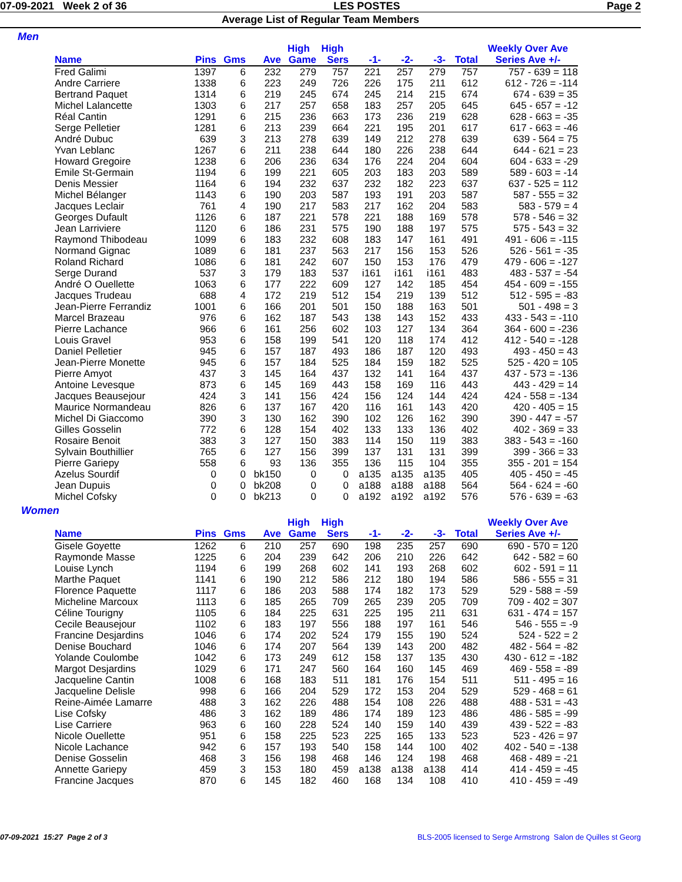07-09-2021 Week 2 of 36 LES POSTES Page 2
Average List of Regular Team Members
Men
| | | | | High | High | | | | | Weekly Over Ave |
| --- | --- | --- | --- | --- | --- | --- | --- | --- | --- | --- |
| Name | Pins | Gms | Ave | Game | Sers | -1- | -2- | -3- | Total | Series Ave +/- |
| Fred Galimi | 1397 | 6 | 232 | 279 | 757 | 221 | 257 | 279 | 757 | 757 - 639 = 118 |
| Andre Carriere | 1338 | 6 | 223 | 249 | 726 | 226 | 175 | 211 | 612 | 612 - 726 = -114 |
| Bertrand Paquet | 1314 | 6 | 219 | 245 | 674 | 245 | 214 | 215 | 674 | 674 - 639 = 35 |
| Michel Lalancette | 1303 | 6 | 217 | 257 | 658 | 183 | 257 | 205 | 645 | 645 - 657 = -12 |
| Réal Cantin | 1291 | 6 | 215 | 236 | 663 | 173 | 236 | 219 | 628 | 628 - 663 = -35 |
| Serge Pelletier | 1281 | 6 | 213 | 239 | 664 | 221 | 195 | 201 | 617 | 617 - 663 = -46 |
| André Dubuc | 639 | 3 | 213 | 278 | 639 | 149 | 212 | 278 | 639 | 639 - 564 = 75 |
| Yvan Leblanc | 1267 | 6 | 211 | 238 | 644 | 180 | 226 | 238 | 644 | 644 - 621 = 23 |
| Howard Gregoire | 1238 | 6 | 206 | 236 | 634 | 176 | 224 | 204 | 604 | 604 - 633 = -29 |
| Emile St-Germain | 1194 | 6 | 199 | 221 | 605 | 203 | 183 | 203 | 589 | 589 - 603 = -14 |
| Denis Messier | 1164 | 6 | 194 | 232 | 637 | 232 | 182 | 223 | 637 | 637 - 525 = 112 |
| Michel Bélanger | 1143 | 6 | 190 | 203 | 587 | 193 | 191 | 203 | 587 | 587 - 555 = 32 |
| Jacques Leclair | 761 | 4 | 190 | 217 | 583 | 217 | 162 | 204 | 583 | 583 - 579 = 4 |
| Georges Dufault | 1126 | 6 | 187 | 221 | 578 | 221 | 188 | 169 | 578 | 578 - 546 = 32 |
| Jean Larriviere | 1120 | 6 | 186 | 231 | 575 | 190 | 188 | 197 | 575 | 575 - 543 = 32 |
| Raymond Thibodeau | 1099 | 6 | 183 | 232 | 608 | 183 | 147 | 161 | 491 | 491 - 606 = -115 |
| Normand Gignac | 1089 | 6 | 181 | 237 | 563 | 217 | 156 | 153 | 526 | 526 - 561 = -35 |
| Roland Richard | 1086 | 6 | 181 | 242 | 607 | 150 | 153 | 176 | 479 | 479 - 606 = -127 |
| Serge Durand | 537 | 3 | 179 | 183 | 537 | i161 | i161 | i161 | 483 | 483 - 537 = -54 |
| André O Ouellette | 1063 | 6 | 177 | 222 | 609 | 127 | 142 | 185 | 454 | 454 - 609 = -155 |
| Jacques Trudeau | 688 | 4 | 172 | 219 | 512 | 154 | 219 | 139 | 512 | 512 - 595 = -83 |
| Jean-Pierre Ferrandiz | 1001 | 6 | 166 | 201 | 501 | 150 | 188 | 163 | 501 | 501 - 498 = 3 |
| Marcel Brazeau | 976 | 6 | 162 | 187 | 543 | 138 | 143 | 152 | 433 | 433 - 543 = -110 |
| Pierre Lachance | 966 | 6 | 161 | 256 | 602 | 103 | 127 | 134 | 364 | 364 - 600 = -236 |
| Louis Gravel | 953 | 6 | 158 | 199 | 541 | 120 | 118 | 174 | 412 | 412 - 540 = -128 |
| Daniel Pelletier | 945 | 6 | 157 | 187 | 493 | 186 | 187 | 120 | 493 | 493 - 450 = 43 |
| Jean-Pierre Monette | 945 | 6 | 157 | 184 | 525 | 184 | 159 | 182 | 525 | 525 - 420 = 105 |
| Pierre Amyot | 437 | 3 | 145 | 164 | 437 | 132 | 141 | 164 | 437 | 437 - 573 = -136 |
| Antoine Levesque | 873 | 6 | 145 | 169 | 443 | 158 | 169 | 116 | 443 | 443 - 429 = 14 |
| Jacques Beausejour | 424 | 3 | 141 | 156 | 424 | 156 | 124 | 144 | 424 | 424 - 558 = -134 |
| Maurice Normandeau | 826 | 6 | 137 | 167 | 420 | 116 | 161 | 143 | 420 | 420 - 405 = 15 |
| Michel Di Giaccomo | 390 | 3 | 130 | 162 | 390 | 102 | 126 | 162 | 390 | 390 - 447 = -57 |
| Gilles Gosselin | 772 | 6 | 128 | 154 | 402 | 133 | 133 | 136 | 402 | 402 - 369 = 33 |
| Rosaire Benoit | 383 | 3 | 127 | 150 | 383 | 114 | 150 | 119 | 383 | 383 - 543 = -160 |
| Sylvain Bouthillier | 765 | 6 | 127 | 156 | 399 | 137 | 131 | 131 | 399 | 399 - 366 = 33 |
| Pierre Gariepy | 558 | 6 | 93 | 136 | 355 | 136 | 115 | 104 | 355 | 355 - 201 = 154 |
| Azelus Sourdif | 0 | 0 | bk150 | 0 | 0 | a135 | a135 | a135 | 405 | 405 - 450 = -45 |
| Jean Dupuis | 0 | 0 | bk208 | 0 | 0 | a188 | a188 | a188 | 564 | 564 - 624 = -60 |
| Michel Cofsky | 0 | 0 | bk213 | 0 | 0 | a192 | a192 | a192 | 576 | 576 - 639 = -63 |
Women
| | | | | High | High | | | | | Weekly Over Ave |
| --- | --- | --- | --- | --- | --- | --- | --- | --- | --- | --- |
| Name | Pins | Gms | Ave | Game | Sers | -1- | -2- | -3- | Total | Series Ave +/- |
| Gisele Goyette | 1262 | 6 | 210 | 257 | 690 | 198 | 235 | 257 | 690 | 690 - 570 = 120 |
| Raymonde Masse | 1225 | 6 | 204 | 239 | 642 | 206 | 210 | 226 | 642 | 642 - 582 = 60 |
| Louise Lynch | 1194 | 6 | 199 | 268 | 602 | 141 | 193 | 268 | 602 | 602 - 591 = 11 |
| Marthe Paquet | 1141 | 6 | 190 | 212 | 586 | 212 | 180 | 194 | 586 | 586 - 555 = 31 |
| Florence Paquette | 1117 | 6 | 186 | 203 | 588 | 174 | 182 | 173 | 529 | 529 - 588 = -59 |
| Micheline Marcoux | 1113 | 6 | 185 | 265 | 709 | 265 | 239 | 205 | 709 | 709 - 402 = 307 |
| Céline Tourigny | 1105 | 6 | 184 | 225 | 631 | 225 | 195 | 211 | 631 | 631 - 474 = 157 |
| Cecile Beausejour | 1102 | 6 | 183 | 197 | 556 | 188 | 197 | 161 | 546 | 546 - 555 = -9 |
| Francine Desjardins | 1046 | 6 | 174 | 202 | 524 | 179 | 155 | 190 | 524 | 524 - 522 = 2 |
| Denise Bouchard | 1046 | 6 | 174 | 207 | 564 | 139 | 143 | 200 | 482 | 482 - 564 = -82 |
| Yolande Coulombe | 1042 | 6 | 173 | 249 | 612 | 158 | 137 | 135 | 430 | 430 - 612 = -182 |
| Margot Desjardins | 1029 | 6 | 171 | 247 | 560 | 164 | 160 | 145 | 469 | 469 - 558 = -89 |
| Jacqueline Cantin | 1008 | 6 | 168 | 183 | 511 | 181 | 176 | 154 | 511 | 511 - 495 = 16 |
| Jacqueline Delisle | 998 | 6 | 166 | 204 | 529 | 172 | 153 | 204 | 529 | 529 - 468 = 61 |
| Reine-Aimée Lamarre | 488 | 3 | 162 | 226 | 488 | 154 | 108 | 226 | 488 | 488 - 531 = -43 |
| Lise Cofsky | 486 | 3 | 162 | 189 | 486 | 174 | 189 | 123 | 486 | 486 - 585 = -99 |
| Lise Carriere | 963 | 6 | 160 | 228 | 524 | 140 | 159 | 140 | 439 | 439 - 522 = -83 |
| Nicole Ouellette | 951 | 6 | 158 | 225 | 523 | 225 | 165 | 133 | 523 | 523 - 426 = 97 |
| Nicole Lachance | 942 | 6 | 157 | 193 | 540 | 158 | 144 | 100 | 402 | 402 - 540 = -138 |
| Denise Gosselin | 468 | 3 | 156 | 198 | 468 | 146 | 124 | 198 | 468 | 468 - 489 = -21 |
| Annette Gariepy | 459 | 3 | 153 | 180 | 459 | a138 | a138 | a138 | 414 | 414 - 459 = -45 |
| Francine Jacques | 870 | 6 | 145 | 182 | 460 | 168 | 134 | 108 | 410 | 410 - 459 = -49 |
07-09-2021 15:27 Page 2 of 3 BLS-2005 licensed to Serge Armstrong Salon de Quilles st Georg